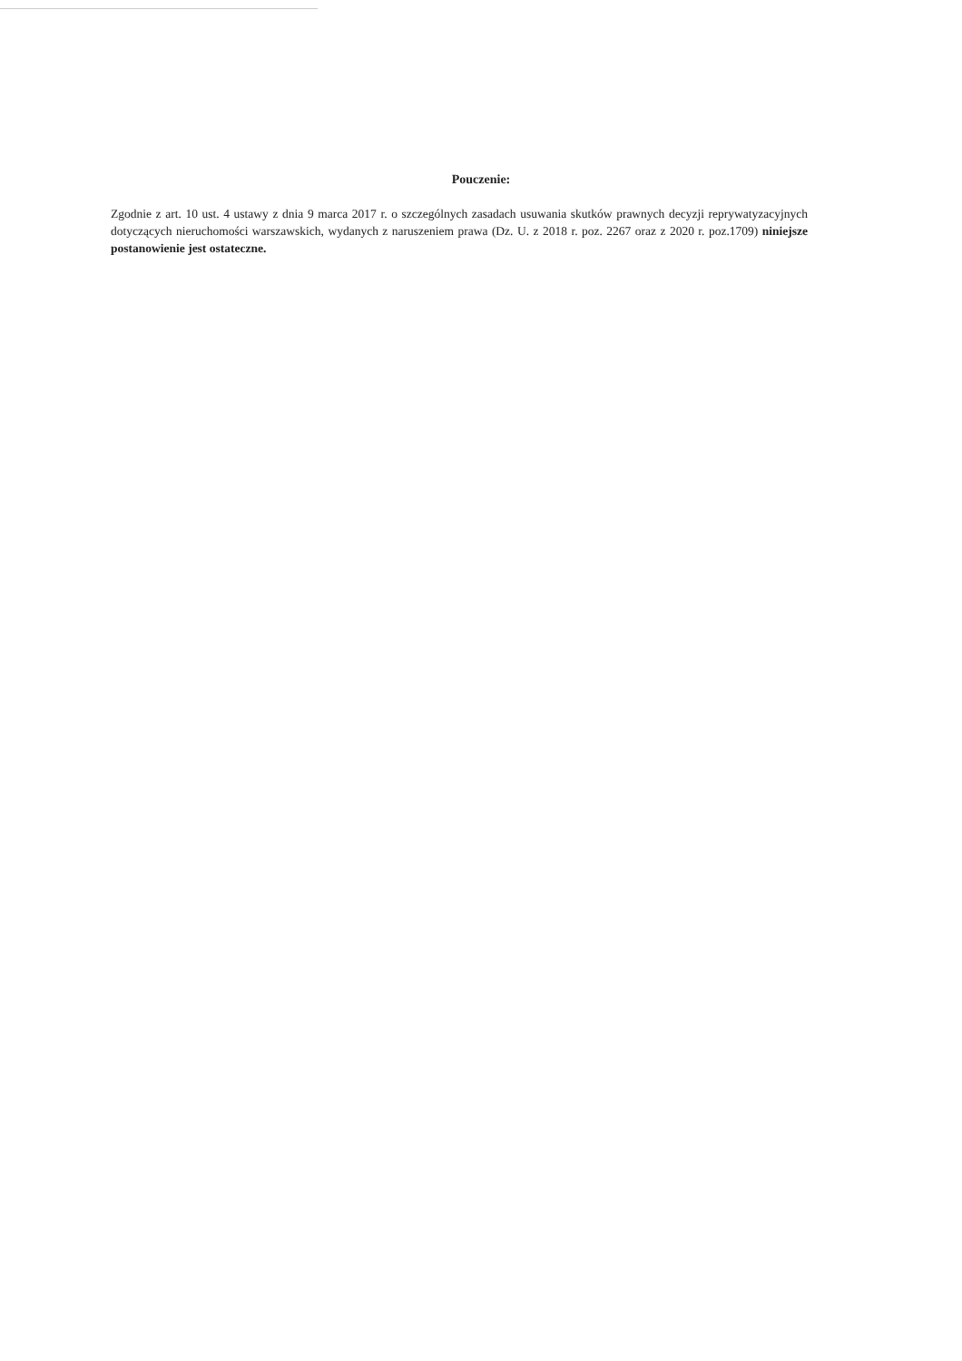Pouczenie:
Zgodnie z art. 10 ust. 4 ustawy z dnia 9 marca 2017 r. o szczególnych zasadach usuwania skutków prawnych decyzji reprywatyzacyjnych dotyczących nieruchomości warszawskich, wydanych z naruszeniem prawa (Dz. U. z 2018 r. poz. 2267 oraz z 2020 r. poz.1709) niniejsze postanowienie jest ostateczne.